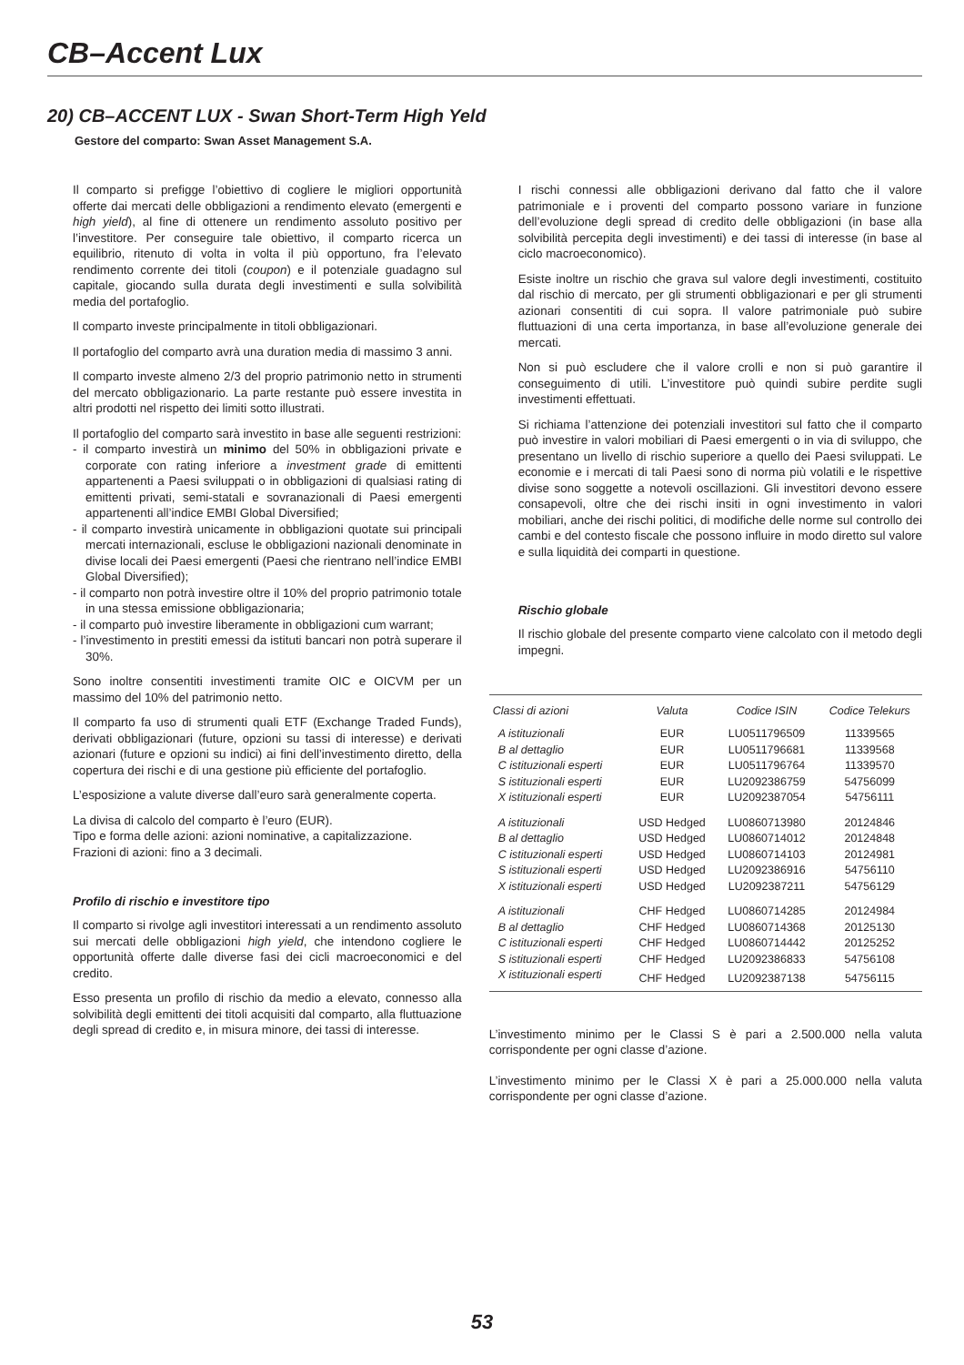CB–Accent Lux
20) CB–ACCENT LUX - Swan Short-Term High Yeld
Gestore del comparto: Swan Asset Management S.A.
Il comparto si prefigge l’obiettivo di cogliere le migliori opportunità offerte dai mercati delle obbligazioni a rendimento elevato (emergenti e high yield), al fine di ottenere un rendimento assoluto positivo per l’investitore. Per conseguire tale obiettivo, il comparto ricerca un equilibrio, ritenuto di volta in volta il più opportuno, fra l’elevato rendimento corrente dei titoli (coupon) e il potenziale guadagno sul capitale, giocando sulla durata degli investimenti e sulla solvibilità media del portafoglio.
Il comparto investe principalmente in titoli obbligazionari.
Il portafoglio del comparto avrà una duration media di massimo 3 anni.
Il comparto investe almeno 2/3 del proprio patrimonio netto in strumenti del mercato obbligazionario. La parte restante può essere investita in altri prodotti nel rispetto dei limiti sotto illustrati.
Il portafoglio del comparto sarà investito in base alle seguenti restrizioni:
- il comparto investirà un minimo del 50% in obbligazioni private e corporate con rating inferiore a investment grade di emittenti appartenenti a Paesi sviluppati o in obbligazioni di qualsiasi rating di emittenti privati, semi-statali e sovranazionali di Paesi emergenti appartenenti all’indice EMBI Global Diversified;
- il comparto investirà unicamente in obbligazioni quotate sui principali mercati internazionali, escluse le obbligazioni nazionali denominate in divise locali dei Paesi emergenti (Paesi che rientrano nell’indice EMBI Global Diversified);
- il comparto non potrà investire oltre il 10% del proprio patrimonio totale in una stessa emissione obbligazionaria;
- il comparto può investire liberamente in obbligazioni cum warrant;
- l’investimento in prestiti emessi da istituti bancari non potrà superare il 30%.
Sono inoltre consentiti investimenti tramite OIC e OICVM per un massimo del 10% del patrimonio netto.
Il comparto fa uso di strumenti quali ETF (Exchange Traded Funds), derivati obbligazionari (future, opzioni su tassi di interesse) e derivati azionari (future e opzioni su indici) ai fini dell’investimento diretto, della copertura dei rischi e di una gestione più efficiente del portafoglio.
L’esposizione a valute diverse dall’euro sarà generalmente coperta.
La divisa di calcolo del comparto è l’euro (EUR).
Tipo e forma delle azioni: azioni nominative, a capitalizzazione.
Frazioni di azioni: fino a 3 decimali.
Profilo di rischio e investitore tipo
Il comparto si rivolge agli investitori interessati a un rendimento assoluto sui mercati delle obbligazioni high yield, che intendono cogliere le opportunità offerte dalle diverse fasi dei cicli macroeconomici e del credito.
Esso presenta un profilo di rischio da medio a elevato, connesso alla solvibilità degli emittenti dei titoli acquisiti dal comparto, alla fluttuazione degli spread di credito e, in misura minore, dei tassi di interesse.
I rischi connessi alle obbligazioni derivano dal fatto che il valore patrimoniale e i proventi del comparto possono variare in funzione dell’evoluzione degli spread di credito delle obbligazioni (in base alla solvibilità percepita degli investimenti) e dei tassi di interesse (in base al ciclo macroeconomico).
Esiste inoltre un rischio che grava sul valore degli investimenti, costituito dal rischio di mercato, per gli strumenti obbligazionari e per gli strumenti azionari consentiti di cui sopra. Il valore patrimoniale può subire fluttuazioni di una certa importanza, in base all’evoluzione generale dei mercati.
Non si può escludere che il valore crolli e non si può garantire il conseguimento di utili. L’investitore può quindi subire perdite sugli investimenti effettuati.
Si richiama l’attenzione dei potenziali investitori sul fatto che il comparto può investire in valori mobiliari di Paesi emergenti o in via di sviluppo, che presentano un livello di rischio superiore a quello dei Paesi sviluppati. Le economie e i mercati di tali Paesi sono di norma più volatili e le rispettive divise sono soggette a notevoli oscillazioni. Gli investitori devono essere consapevoli, oltre che dei rischi insiti in ogni investimento in valori mobiliari, anche dei rischi politici, di modifiche delle norme sul controllo dei cambi e del contesto fiscale che possono influire in modo diretto sul valore e sulla liquidità dei comparti in questione.
Rischio globale
Il rischio globale del presente comparto viene calcolato con il metodo degli impegni.
| Classi di azioni | Valuta | Codice ISIN | Codice Telekurs |
| --- | --- | --- | --- |
| A istituzionali | EUR | LU0511796509 | 11339565 |
| B al dettaglio | EUR | LU0511796681 | 11339568 |
| C istituzionali esperti | EUR | LU0511796764 | 11339570 |
| S istituzionali esperti | EUR | LU2092386759 | 54756099 |
| X istituzionali esperti | EUR | LU2092387054 | 54756111 |
| A istituzionali | USD Hedged | LU0860713980 | 20124846 |
| B al dettaglio | USD Hedged | LU0860714012 | 20124848 |
| C istituzionali esperti | USD Hedged | LU0860714103 | 20124981 |
| S istituzionali esperti | USD Hedged | LU2092386916 | 54756110 |
| X istituzionali esperti | USD Hedged | LU2092387211 | 54756129 |
| A istituzionali | CHF Hedged | LU0860714285 | 20124984 |
| B al dettaglio | CHF Hedged | LU0860714368 | 20125130 |
| C istituzionali esperti | CHF Hedged | LU0860714442 | 20125252 |
| S istituzionali esperti | CHF Hedged | LU2092386833 | 54756108 |
| X istituzionali esperti | CHF Hedged | LU2092387138 | 54756115 |
L’investimento minimo per le Classi S è pari a 2.500.000 nella valuta corrispondente per ogni classe d’azione.
L’investimento minimo per le Classi X è pari a 25.000.000 nella valuta corrispondente per ogni classe d’azione.
53